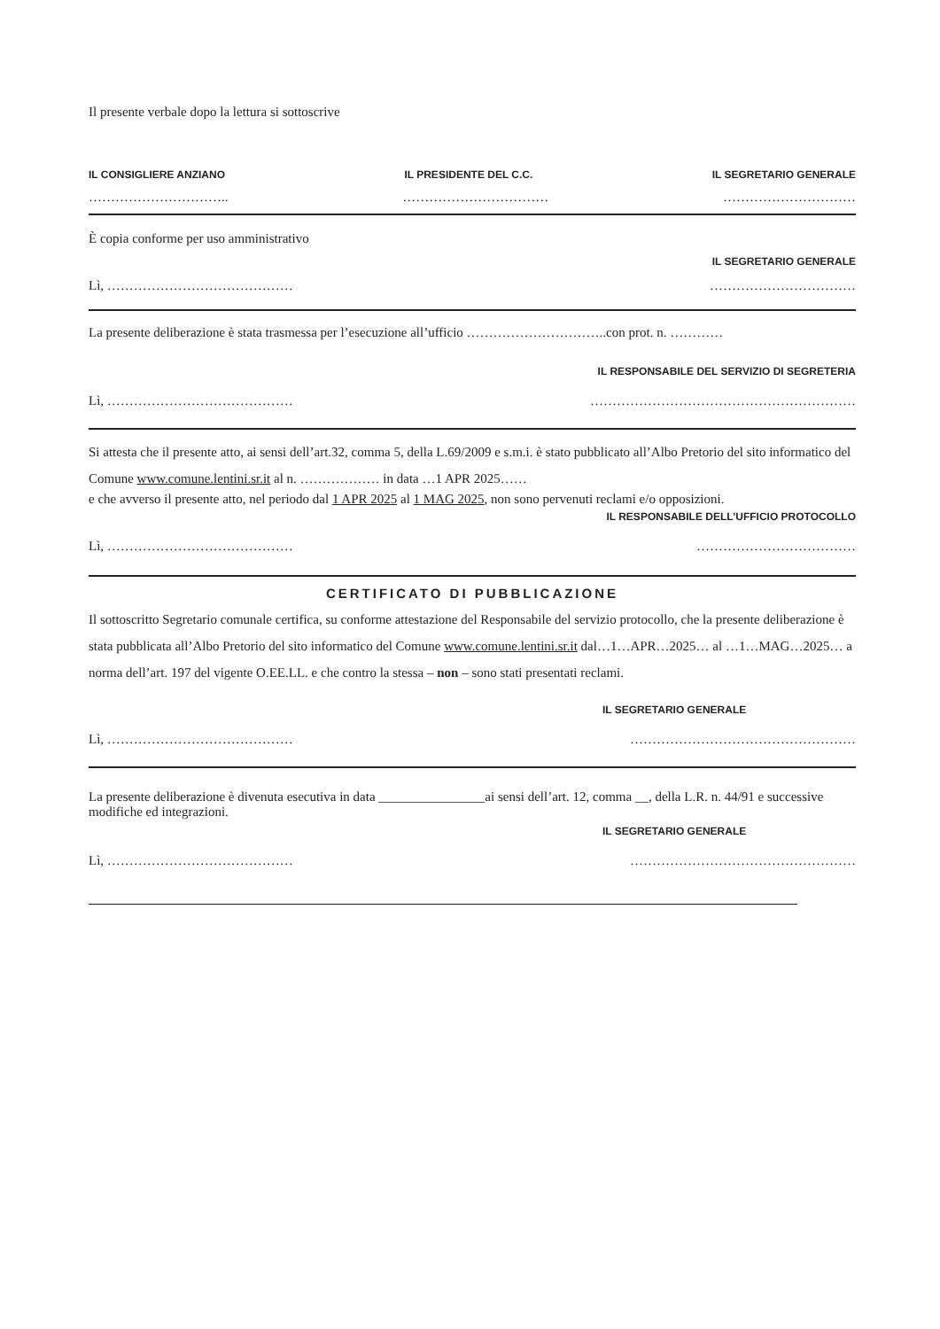Il presente verbale dopo la lettura si sottoscrive
IL CONSIGLIERE ANZIANO IL PRESIDENTE DEL C.C. IL SEGRETARIO GENERALE
………………………….. …………………………… …………………………
È copia conforme per uso amministrativo
IL SEGRETARIO GENERALE
Lì, …………………………………… ……………………………
La presente deliberazione è stata trasmessa per l’esecuzione all’ufficio …………………………..con prot. n. …………
IL RESPONSABILE DEL SERVIZIO DI SEGRETERIA
Lì, …………………………………… ……………………………………………………
Si attesta che il presente atto, ai sensi dell’art.32, comma 5, della L.69/2009 e s.m.i. è stato pubblicato all’Albo Pretorio del sito informatico del Comune www.comune.lentini.sr.it al n. ……………… in data …1 APR 2025……
e che avverso il presente atto, nel periodo dal 1 APR 2025 al 1 MAG 2025, non sono pervenuti reclami e/o opposizioni.
IL RESPONSABILE DELL’UFFICIO PROTOCOLLO
Lì, …………………………………… ………………………………
CERTIFICATO DI PUBBLICAZIONE
Il sottoscritto Segretario comunale certifica, su conforme attestazione del Responsabile del servizio protocollo, che la presente deliberazione è stata pubblicata all’Albo Pretorio del sito informatico del Comune www.comune.lentini.sr.it dal…1…APR…2025… al …1…MAG…2025… a norma dell’art. 197 del vigente O.EE.LL. e che contro la stessa – non – sono stati presentati reclami.
IL SEGRETARIO GENERALE
Lì, …………………………………… ……………………………………………
La presente deliberazione è divenuta esecutiva in data ________________ai sensi dell’art. 12, comma __, della L.R. n. 44/91 e successive modifiche ed integrazioni.
IL SEGRETARIO GENERALE
Lì, …………………………………… ……………………………………………